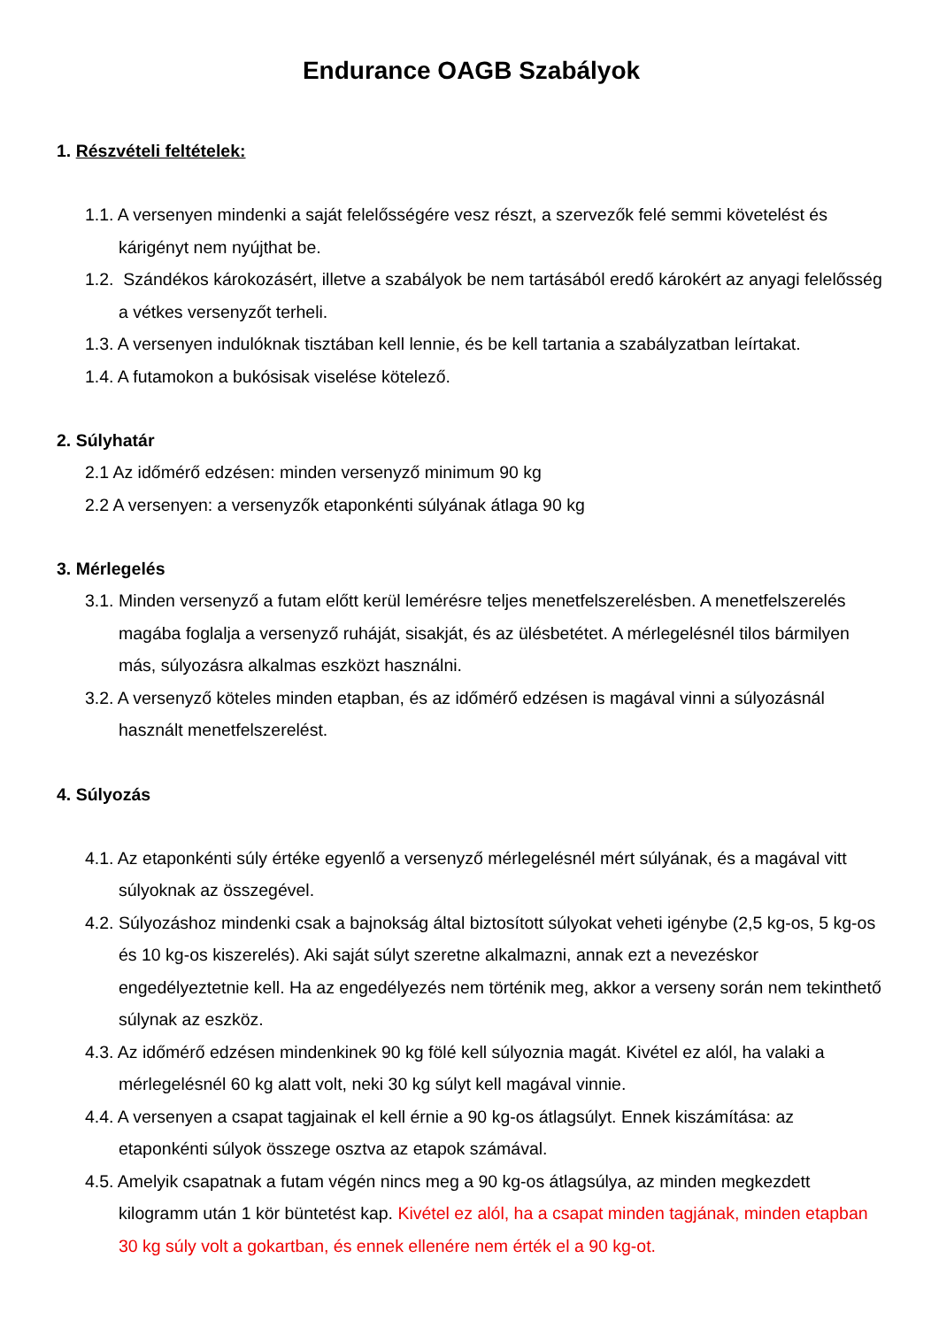Endurance OAGB Szabályok
1. Részvételi feltételek:
1.1. A versenyen mindenki a saját felelősségére vesz részt, a szervezők felé semmi követelést és kárigényt nem nyújthat be.
1.2. Szándékos károkozásért, illetve a szabályok be nem tartásából eredő károkért az anyagi felelősség a vétkes versenyzőt terheli.
1.3. A versenyen indulóknak tisztában kell lennie, és be kell tartania a szabályzatban leírtakat.
1.4. A futamokon a bukósisak viselése kötelező.
2. Súlyhatár
2.1 Az időmérő edzésen: minden versenyző minimum 90 kg
2.2 A versenyen: a versenyzők etaponkénti súlyának átlaga 90 kg
3. Mérlegelés
3.1. Minden versenyző a futam előtt kerül lemérésre teljes menetfelszerelésben. A menetfelszerelés magába foglalja a versenyző ruháját, sisakját, és az ülésbetétet. A mérlegelésnél tilos bármilyen más, súlyozásra alkalmas eszközt használni.
3.2. A versenyző köteles minden etapban, és az időmérő edzésen is magával vinni a súlyozásnál használt menetfelszerelést.
4. Súlyozás
4.1. Az etaponkénti súly értéke egyenlő a versenyző mérlegelésnél mért súlyának, és a magával vitt súlyoknak az összegével.
4.2. Súlyozáshoz mindenki csak a bajnokság által biztosított súlyokat veheti igénybe (2,5 kg-os, 5 kg-os és 10 kg-os kiszerelés). Aki saját súlyt szeretne alkalmazni, annak ezt a nevezéskor engedélyeztetnie kell. Ha az engedélyezés nem történik meg, akkor a verseny során nem tekinthető súlynak az eszköz.
4.3. Az időmérő edzésen mindenkinek 90 kg fölé kell súlyoznia magát. Kivétel ez alól, ha valaki a mérlegelésnél 60 kg alatt volt, neki 30 kg súlyt kell magával vinnie.
4.4. A versenyen a csapat tagjainak el kell érnie a 90 kg-os átlagsúlyt. Ennek kiszámítása: az etaponkénti súlyok összege osztva az etapok számával.
4.5. Amelyik csapatnak a futam végén nincs meg a 90 kg-os átlagsúlya, az minden megkezdett kilogramm után 1 kör büntetést kap. Kivétel ez alól, ha a csapat minden tagjának, minden etapban 30 kg súly volt a gokartban, és ennek ellenére nem érték el a 90 kg-ot.